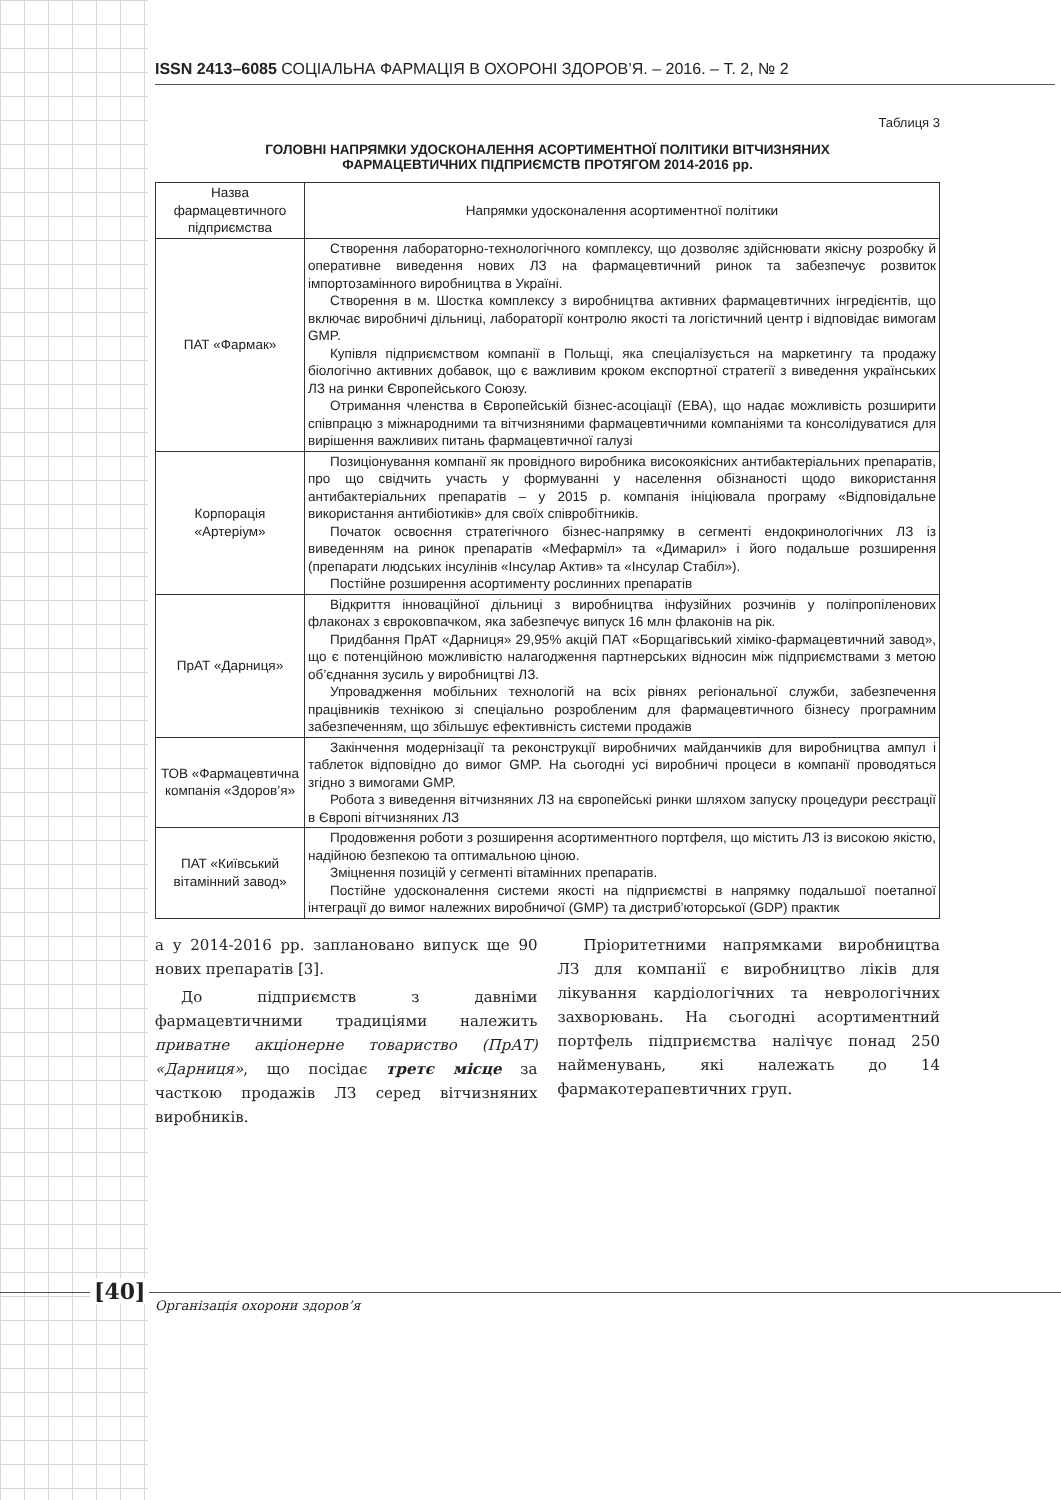ISSN 2413–6085 СОЦІАЛЬНА ФАРМАЦІЯ В ОХОРОНІ ЗДОРОВ’Я. – 2016. – Т. 2, № 2
Таблиця 3
ГОЛОВНІ НАПРЯМКИ УДОСКОНАЛЕННЯ АСОРТИМЕНТНОЇ ПОЛІТИКИ ВІТЧИЗНЯНИХ
ФАРМАЦЕВТИЧНИХ ПІДПРИЄМСТВ ПРОТЯГОМ 2014-2016 рр.
| Назва фармацевтичного підприємства | Напрямки удосконалення асортиментної політики |
| --- | --- |
| ПАТ «Фармак» | Створення лабораторно-технологічного комплексу, що дозволяє здійснювати якісну розробку й оперативне виведення нових ЛЗ на фармацевтичний ринок та забезпечує розвиток імпортозамінного виробництва в Україні. Створення в м. Шостка комплексу з виробництва активних фармацевтичних інгредієнтів, що включає виробничі дільниці, лабораторії контролю якості та логістичний центр і відповідає вимогам GMP. Купівля підприємством компанії в Польщі, яка спеціалізується на маркетингу та продажу біологічно активних добавок, що є важливим кроком експортної стратегії з виведення українських ЛЗ на ринки Європейського Союзу. Отримання членства в Європейській бізнес-асоціації (ЕВА), що надає можливість розширити співпрацю з міжнародними та вітчизняними фармацевтичними компаніями та консолідуватися для вирішення важливих питань фармацевтичної галузі |
| Корпорація «Артеріум» | Позиціонування компанії як провідного виробника високоякісних антибактеріальних препаратів, про що свідчить участь у формуванні у населення обізнаності щодо використання антибактеріальних препаратів – у 2015 р. компанія ініціювала програму «Відповідальне використання антибіотиків» для своїх співробітників. Початок освоєння стратегічного бізнес-напрямку в сегменті ендокринологічних ЛЗ із виведенням на ринок препаратів «Мефарміл» та «Димарил» і його подальше розширення (препарати людських інсулінів «Інсулар Актив» та «Інсулар Стабіл»). Постійне розширення асортименту рослинних препаратів |
| ПрАТ «Дарниця» | Відкриття інноваційної дільниці з виробництва інфузійних розчинів у поліпропіленових флаконах з євроковпачком, яка забезпечує випуск 16 млн флаконів на рік. Придбання ПрАТ «Дарниця» 29,95% акцій ПАТ «Борщагівський хіміко-фармацевтичний завод», що є потенційною можливістю налагодження партнерських відносин між підприємствами з метою об’єднання зусиль у виробництві ЛЗ. Упровадження мобільних технологій на всіх рівнях регіональної служби, забезпечення працівників технікою зі спеціально розробленим для фармацевтичного бізнесу програмним забезпеченням, що збільшує ефективність системи продажів |
| ТОВ «Фармацевтична компанія «Здоров’я» | Закінчення модернізації та реконструкції виробничих майданчиків для виробництва ампул і таблеток відповідно до вимог GMP. На сьогодні усі виробничі процеси в компанії проводяться згідно з вимогами GMP. Робота з виведення вітчизняних ЛЗ на європейські ринки шляхом запуску процедури реєстрації в Європі вітчизняних ЛЗ |
| ПАТ «Київський вітамінний завод» | Продовження роботи з розширення асортиментного портфеля, що містить ЛЗ із високою якістю, надійною безпекою та оптимальною ціною. Зміцнення позицій у сегменті вітамінних препаратів. Постійне удосконалення системи якості на підприємстві в напрямку подальшої поетапної інтеграції до вимог належних виробничої (GMP) та дистриб’юторської (GDP) практик |
а у 2014-2016 рр. заплановано випуск ще 90 нових препаратів [3].
До підприємств з давніми фармацевтичними традиціями належить приватне акціонерне товариство (ПрАТ) «Дарниця», що посідає третє місце за часткою продажів ЛЗ серед вітчизняних виробників.
Пріоритетними напрямками виробництва ЛЗ для компанії є виробництво ліків для лікування кардіологічних та неврологічних захворювань. На сьогодні асортиментний портфель підприємства налічує понад 250 найменувань, які належать до 14 фармакотерапевтичних груп.
[40]
Організація охорони здоров’я